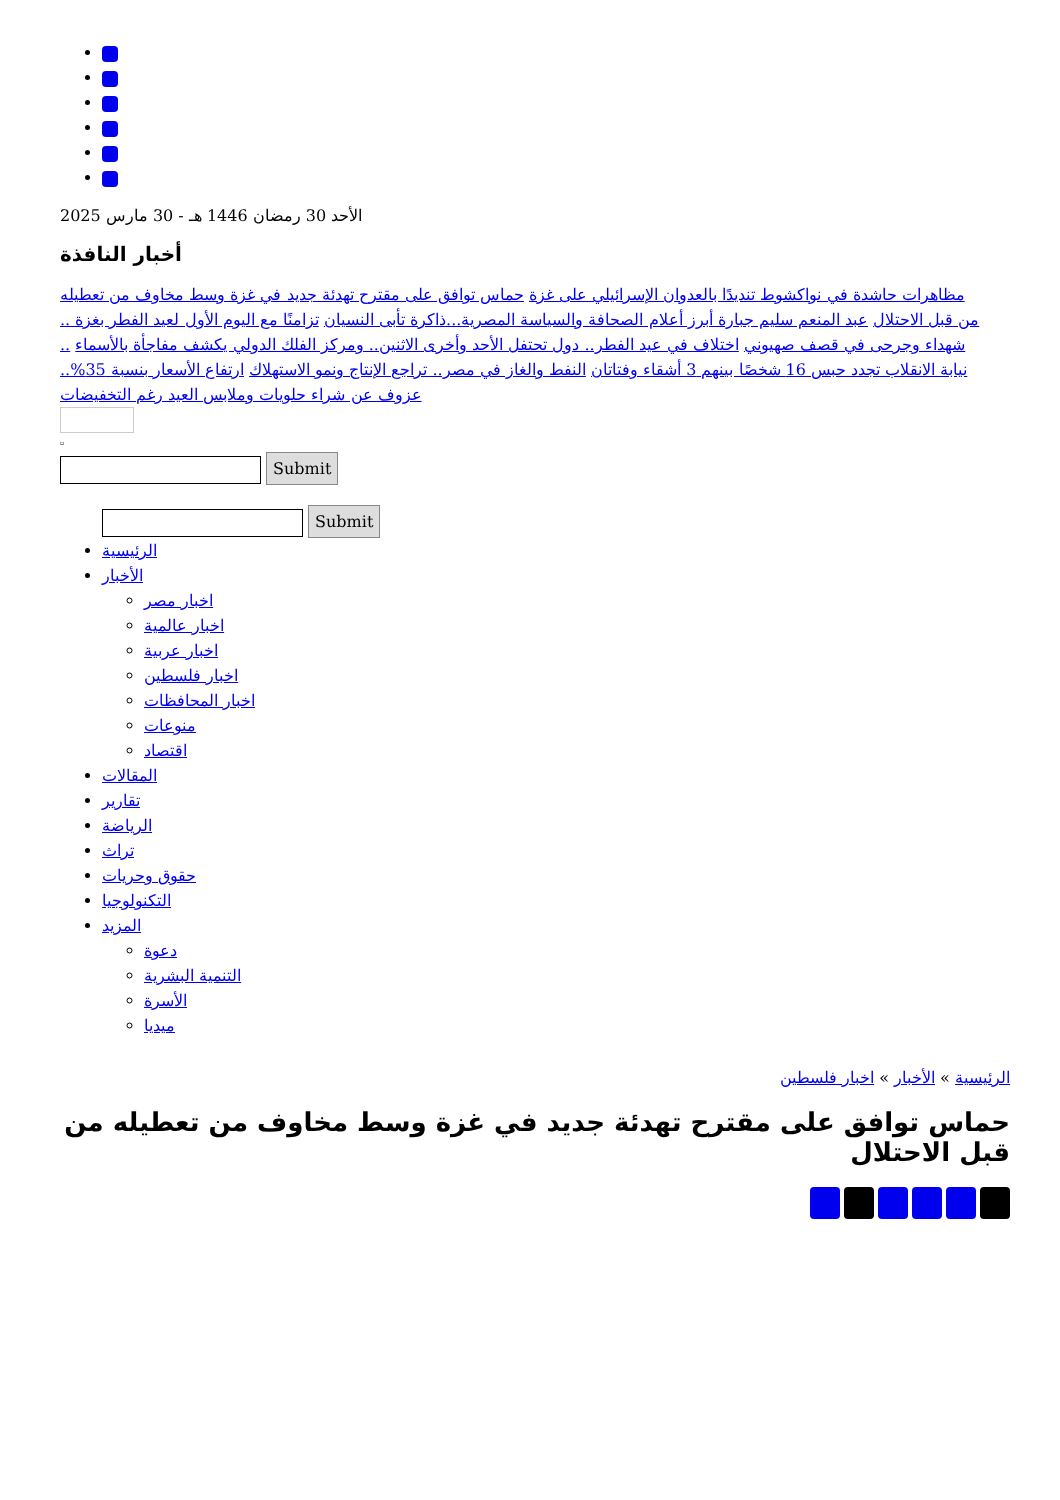الأحد 30 رمضان 1446 هـ - 30 مارس 2025
أخبار النافذة
مظاهرات حاشدة في نواكشوط تنديدًا بالعدوان الإسرائيلي على غزة حماس توافق على مقترح تهدئة جديد في غزة وسط مخاوف من تعطيله من قبل الاحتلال عبد المنعم سليم جبارة أبرز أعلام الصحافة والسياسة المصرية...ذاكرة تأبى النسيان تزامنًا مع اليوم الأول لعيد الفطر بغزة .. شهداء وجرحى في قصف صهيوني اختلاف في عيد الفطر.. دول تحتفل الأحد وأخرى الاثنين.. ومركز الفلك الدولي يكشف مفاجأة بالأسماء .. نيابة الانقلاب تجدد حبس 16 شخصًا بينهم 3 أشقاء وفتاتان النفط والغاز في مصر.. تراجع الإنتاج ونمو الاستهلاك ارتفاع الأسعار بنسبة 35%.. عزوف عن شراء حلويات وملابس العيد رغم التخفيضات
▫
Submit
Submit
الرئيسية
الأخبار
اخبار مصر
اخبار عالمية
اخبار عربية
اخبار فلسطين
اخبار المحافظات
منوعات
اقتصاد
المقالات
تقارير
الرياضة
تراث
حقوق وحريات
التكنولوجيا
المزيد
دعوة
التنمية البشرية
الأسرة
ميديا
الرئيسية » الأخبار » اخبار فلسطين
حماس توافق على مقترح تهدئة جديد في غزة وسط مخاوف من تعطيله من قبل الاحتلال